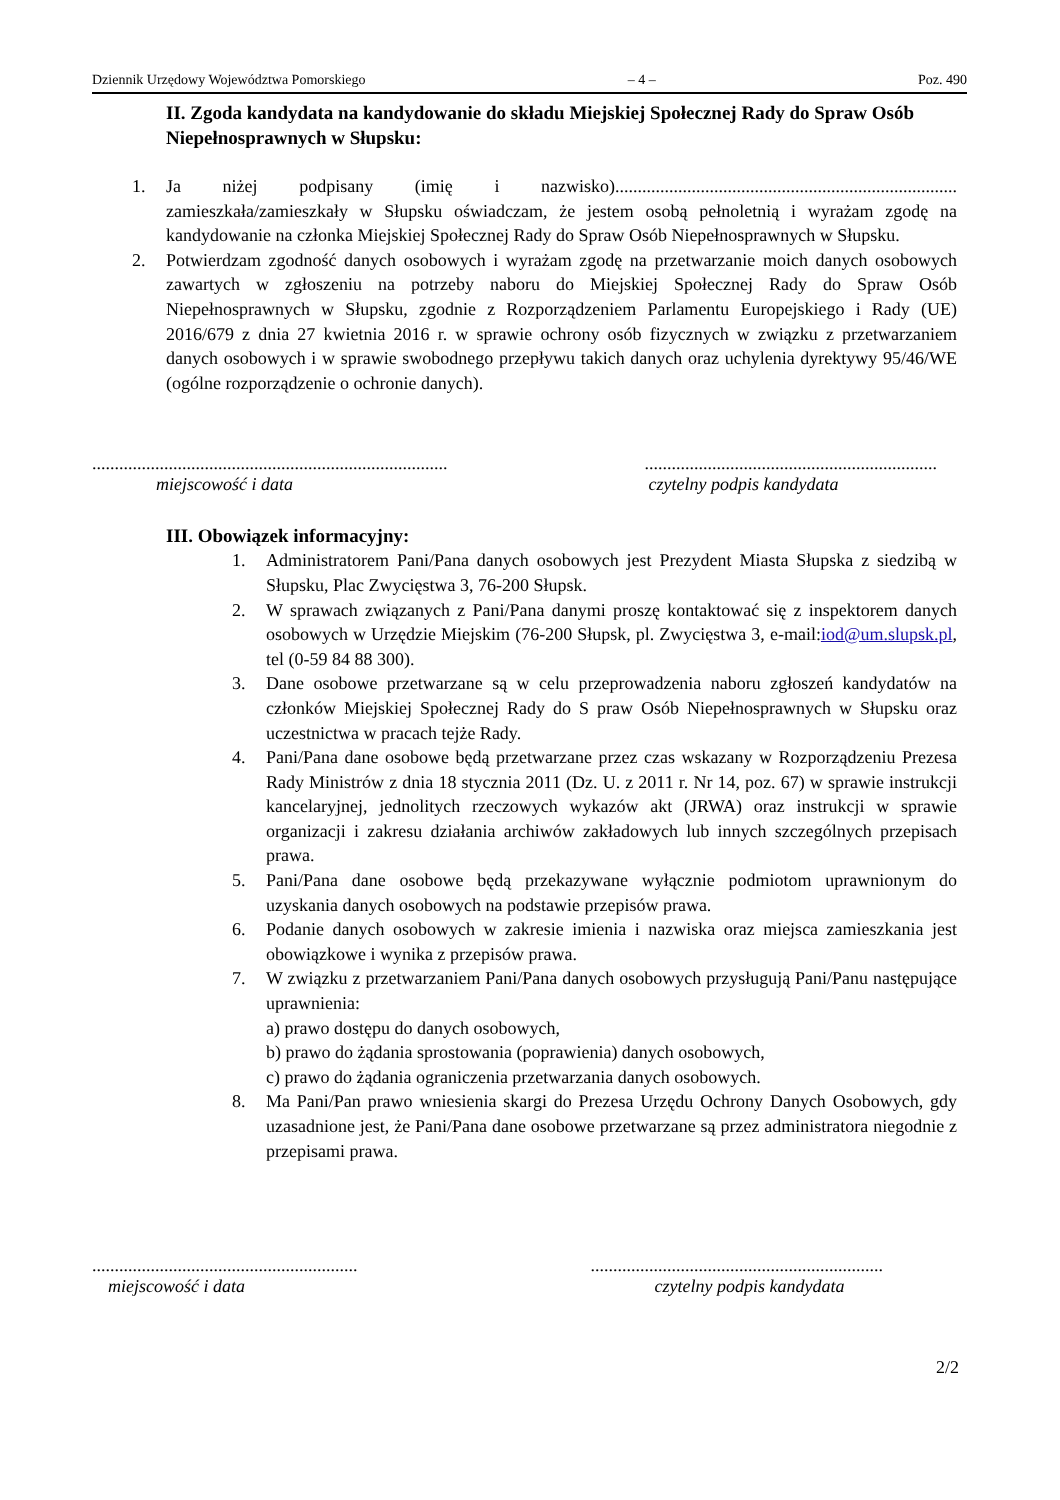Dziennik Urzędowy Województwa Pomorskiego – 4 – Poz. 490
II. Zgoda kandydata na kandydowanie do składu Miejskiej Społecznej Rady do Spraw Osób Niepełnosprawnych w Słupsku:
1. Ja niżej podpisany (imię i nazwisko)............................................................................ zamieszkała/zamieszkały w Słupsku oświadczam, że jestem osobą pełnoletnią i wyrażam zgodę na kandydowanie na członka Miejskiej Społecznej Rady do Spraw Osób Niepełnosprawnych w Słupsku.
2. Potwierdzam zgodność danych osobowych i wyrażam zgodę na przetwarzanie moich danych osobowych zawartych w zgłoszeniu na potrzeby naboru do Miejskiej Społecznej Rady do Spraw Osób Niepełnosprawnych w Słupsku, zgodnie z Rozporządzeniem Parlamentu Europejskiego i Rady (UE) 2016/679 z dnia 27 kwietnia 2016 r. w sprawie ochrony osób fizycznych w związku z przetwarzaniem danych osobowych i w sprawie swobodnego przepływu takich danych oraz uchylenia dyrektywy 95/46/WE (ogólne rozporządzenie o ochronie danych).
...............................................................................
miejscowość i data
.................................................................
czytelny podpis kandydata
III. Obowiązek informacyjny:
1. Administratorem Pani/Pana danych osobowych jest Prezydent Miasta Słupska z siedzibą w Słupsku, Plac Zwycięstwa 3, 76-200 Słupsk.
2. W sprawach związanych z Pani/Pana danymi proszę kontaktować się z inspektorem danych osobowych w Urzędzie Miejskim (76-200 Słupsk, pl. Zwycięstwa 3, e-mail:iod@um.slupsk.pl, tel (0-59 84 88 300).
3. Dane osobowe przetwarzane są w celu przeprowadzenia naboru zgłoszeń kandydatów na członków Miejskiej Społecznej Rady do S praw Osób Niepełnosprawnych w Słupsku oraz uczestnictwa w pracach tejże Rady.
4. Pani/Pana dane osobowe będą przetwarzane przez czas wskazany w Rozporządzeniu Prezesa Rady Ministrów z dnia 18 stycznia 2011 (Dz. U. z 2011 r. Nr 14, poz. 67) w sprawie instrukcji kancelaryjnej, jednolitych rzeczowych wykazów akt (JRWA) oraz instrukcji w sprawie organizacji i zakresu działania archiwów zakładowych lub innych szczególnych przepisach prawa.
5. Pani/Pana dane osobowe będą przekazywane wyłącznie podmiotom uprawnionym do uzyskania danych osobowych na podstawie przepisów prawa.
6. Podanie danych osobowych w zakresie imienia i nazwiska oraz miejsca zamieszkania jest obowiązkowe i wynika z przepisów prawa.
7. W związku z przetwarzaniem Pani/Pana danych osobowych przysługują Pani/Panu następujące uprawnienia:
a) prawo dostępu do danych osobowych,
b) prawo do żądania sprostowania (poprawienia) danych osobowych,
c) prawo do żądania ograniczenia przetwarzania danych osobowych.
8. Ma Pani/Pan prawo wniesienia skargi do Prezesa Urzędu Ochrony Danych Osobowych, gdy uzasadnione jest, że Pani/Pana dane osobowe przetwarzane są przez administratora niegodnie z przepisami prawa.
...........................................................
miejscowość i data
.................................................................
czytelny podpis kandydata
2/2